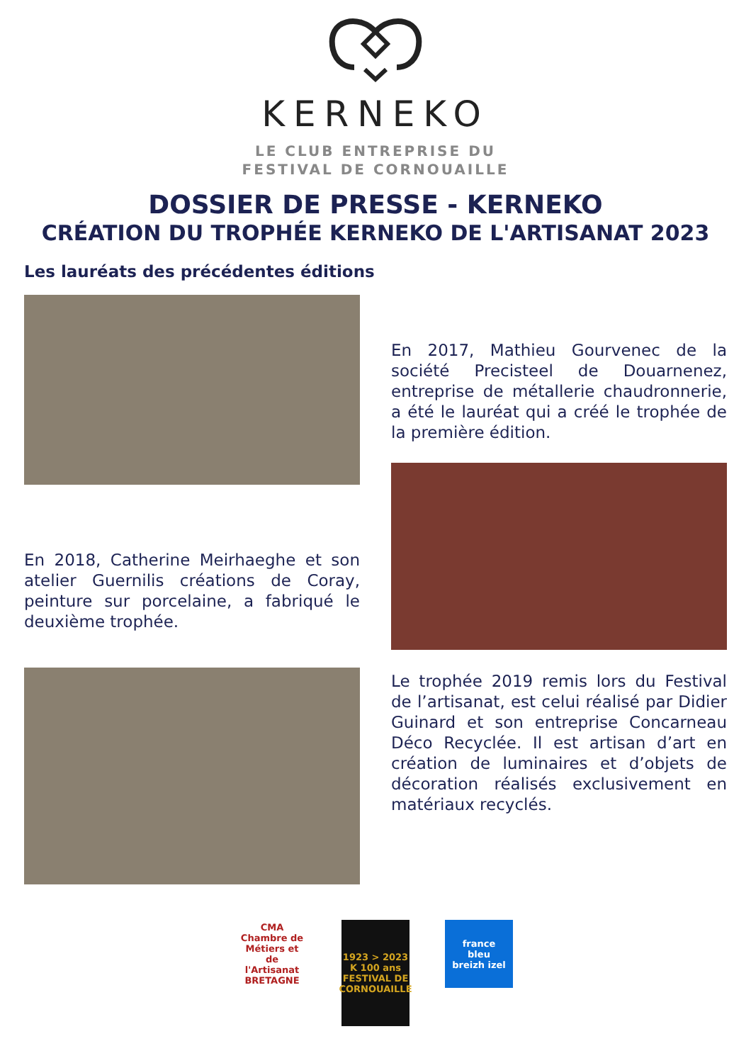KERNEKO
LE CLUB ENTREPRISE DU
FESTIVAL DE CORNOUAILLE
DOSSIER DE PRESSE - KERNEKO
CRÉATION DU TROPHÉE KERNEKO DE L'ARTISANAT 2023
Les lauréats des précédentes éditions
En 2018, Catherine Meirhaeghe et son atelier Guernilis créations de Coray, peinture sur porcelaine, a fabriqué le deuxième trophée.
En 2017, Mathieu Gourvenec de la société Precisteel de Douarnenez, entreprise de métallerie chaudronnerie, a été le lauréat qui a créé le trophée de la première édition.
Le trophée 2019 remis lors du Festival de l’artisanat, est celui réalisé par Didier Guinard et son entreprise Concarneau Déco Recyclée. Il est artisan d’art en création de luminaires et d’objets de décoration réalisés exclusivement en matériaux recyclés.
CMA
Chambre de Métiers et de l'Artisanat
BRETAGNE
1923 > 2023
K 100 ans
FESTIVAL DE CORNOUAILLE
france
bleu
breizh izel